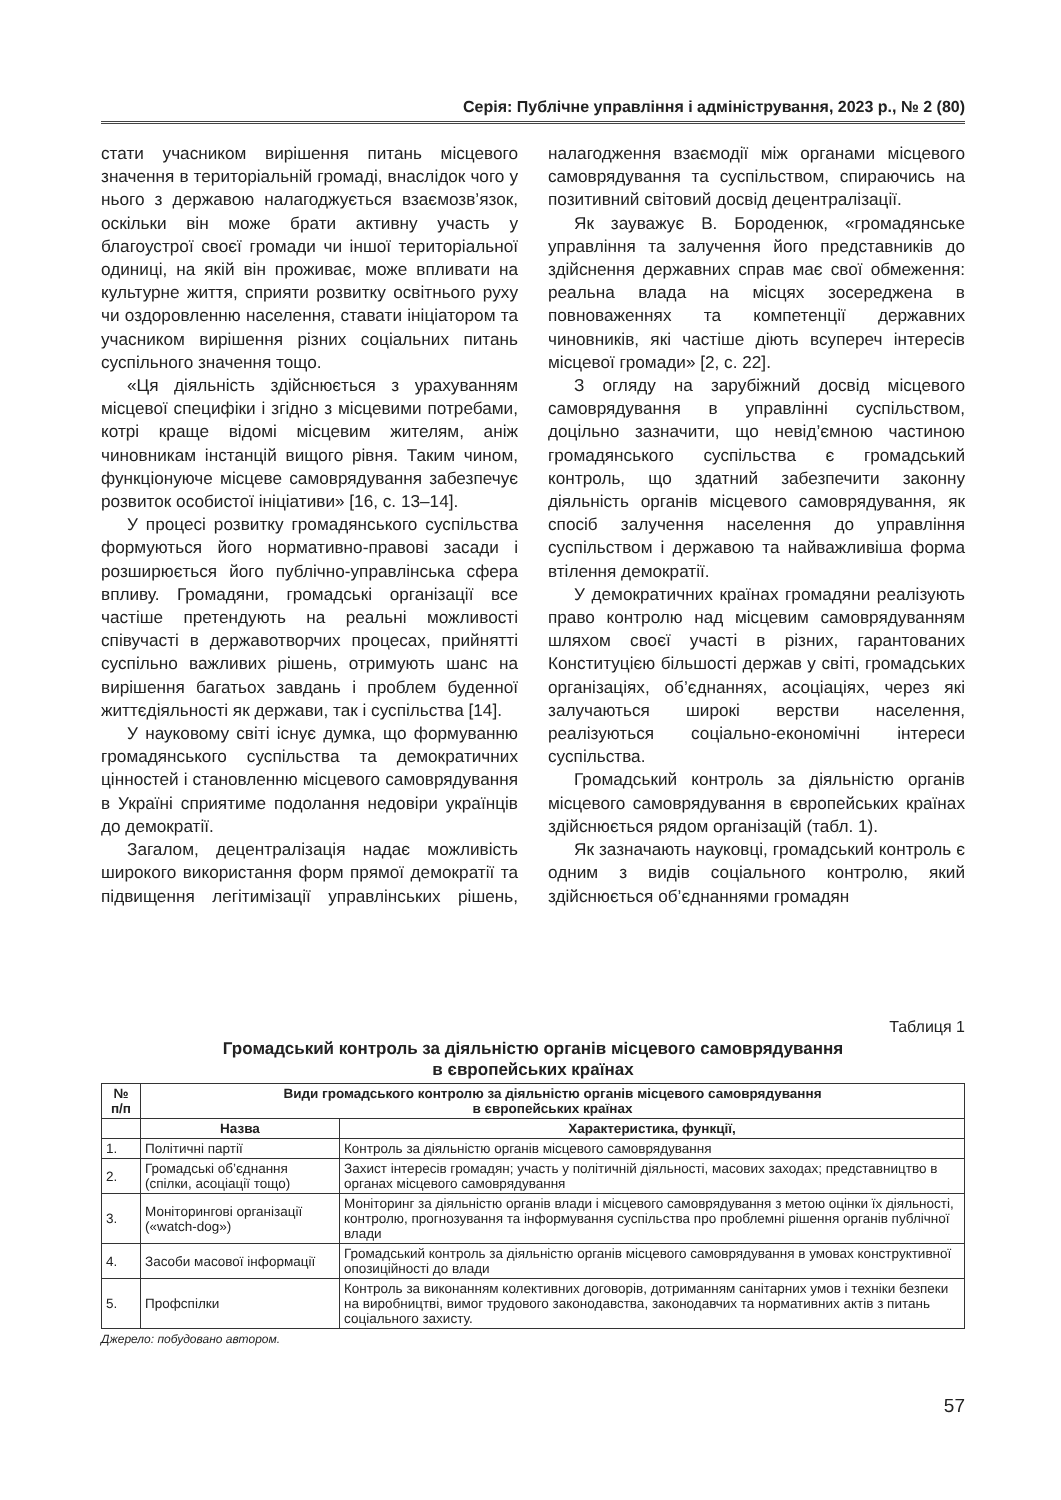Серія: Публічне управління і адміністрування, 2023 р., № 2 (80)
стати учасником вирішення питань місцевого значення в територіальній громаді, внаслідок чого у нього з державою налагоджується взаємозв’язок, оскільки він може брати активну участь у благоустрої своєї громади чи іншої територіальної одиниці, на якій він проживає, може впливати на культурне життя, сприяти розвитку освітнього руху чи оздоровленню населення, ставати ініціатором та учасником вирішення різних соціальних питань суспільного значення тощо.
«Ця діяльність здійснюється з урахуванням місцевої специфіки і згідно з місцевими потребами, котрі краще відомі місцевим жителям, аніж чиновникам інстанцій вищого рівня. Таким чином, функціонуюче місцеве самоврядування забезпечує розвиток особистої ініціативи» [16, с. 13–14].
У процесі розвитку громадянського суспільства формуються його нормативно-правові засади і розширюється його публічно-управлінська сфера впливу. Громадяни, громадські організації все частіше претендують на реальні можливості співучасті в державотворчих процесах, прийнятті суспільно важливих рішень, отримують шанс на вирішення багатьох завдань і проблем буденної життєдіяльності як держави, так і суспільства [14].
У науковому світі існує думка, що формуванню громадянського суспільства та демократичних цінностей і становленню місцевого самоврядування в Україні сприятиме подолання недовіри українців до демократії.
Загалом, децентралізація надає можливість широкого використання форм прямої демократії та підвищення легітимізації управлінських рішень, налагодження взаємодії між органами місцевого самоврядування та суспільством, спираючись на позитивний світовий досвід децентралізації.
Як зауважує В. Бороденюк, «громадянське управління та залучення його представників до здійснення державних справ має свої обмеження: реальна влада на місцях зосереджена в повноваженнях та компетенції державних чиновників, які частіше діють всупереч інтересів місцевої громади» [2, с. 22].
З огляду на зарубіжний досвід місцевого самоврядування в управлінні суспільством, доцільно зазначити, що невід’ємною частиною громадянського суспільства є громадський контроль, що здатний забезпечити законну діяльність органів місцевого самоврядування, як спосіб залучення населення до управління суспільством і державою та найважливіша форма втілення демократії.
У демократичних країнах громадяни реалізують право контролю над місцевим самоврядуванням шляхом своєї участі в різних, гарантованих Конституцією більшості держав у світі, громадських організаціях, об’єднаннях, асоціаціях, через які залучаються широкі верстви населення, реалізуються соціально-економічні інтереси суспільства.
Громадський контроль за діяльністю органів місцевого самоврядування в європейських країнах здійснюється рядом організацій (табл. 1).
Як зазначають науковці, громадський контроль є одним з видів соціального контролю, який здійснюється об’єднаннями громадян
Таблиця 1
Громадський контроль за діяльністю органів місцевого самоврядування
в європейських країнах
| № п/п | Види громадського контролю за діяльністю органів місцевого самоврядування в європейських країнах | |
| --- | --- | --- |
| | Назва | Характеристика, функції, |
| 1. | Політичні партії | Контроль за діяльністю органів місцевого самоврядування |
| 2. | Громадські об’єднання (спілки, асоціації тощо) | Захист інтересів громадян; участь у політичній діяльності, масових заходах; представництво в органах місцевого самоврядування |
| 3. | Моніторингові організації («watch-dog») | Моніторинг за діяльністю органів влади і місцевого самоврядування з метою оцінки їх діяльності, контролю, прогнозування та інформування суспільства про проблемні рішення органів публічної влади |
| 4. | Засоби масової інформації | Громадський контроль за діяльністю органів місцевого самоврядування в умовах конструктивної опозиційності до влади |
| 5. | Профспілки | Контроль за виконанням колективних договорів, дотриманням санітарних умов і техніки безпеки на виробництві, вимог трудового законодавства, законодавчих та нормативних актів з питань соціального захисту. |
Джерело: побудовано автором.
57